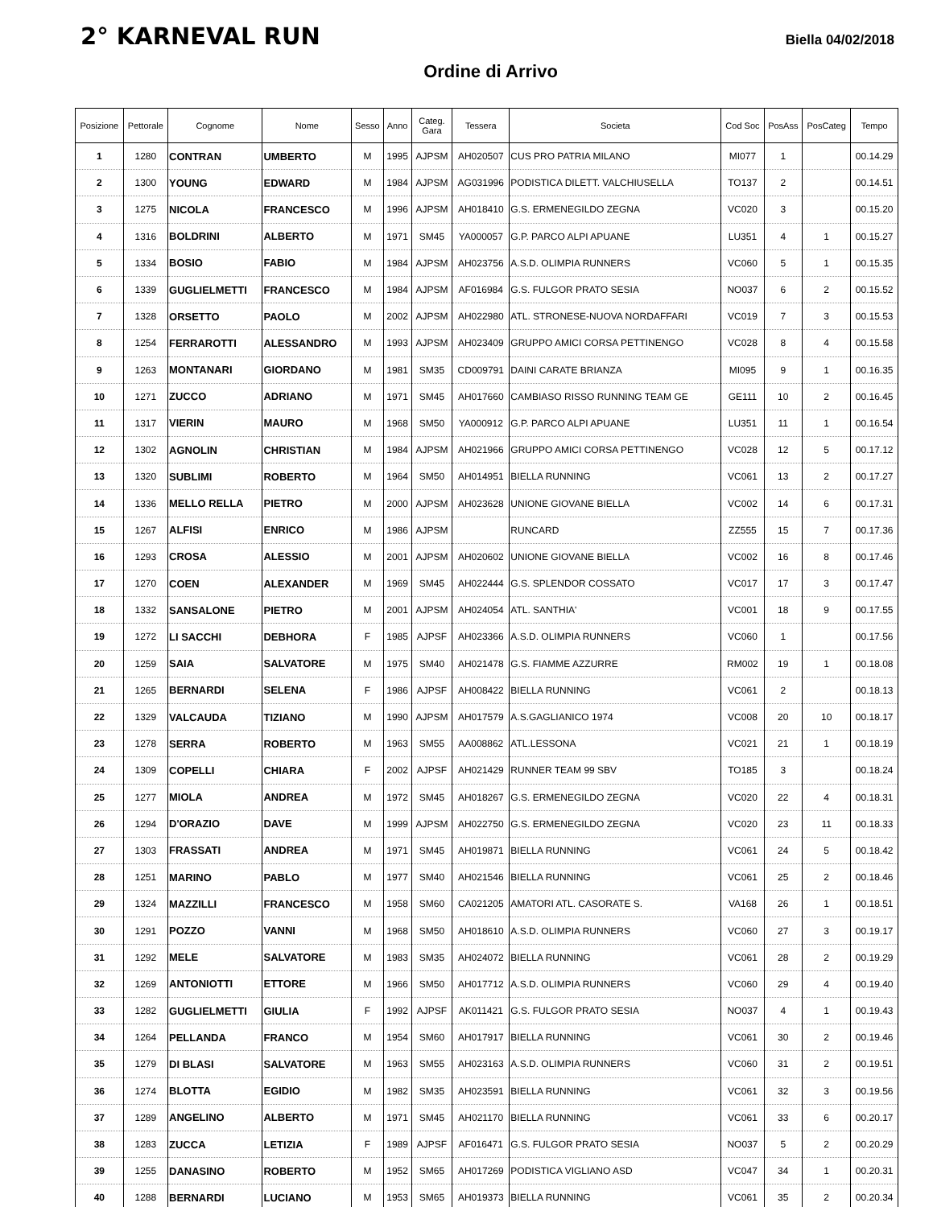2° KARNEVAL RUN
Biella 04/02/2018
Ordine di Arrivo
| Posizione | Pettorale | Cognome | Nome | Sesso | Anno | Categ. Gara | Tessera | Societa | Cod Soc | PosAss | PosCateg | Tempo |
| --- | --- | --- | --- | --- | --- | --- | --- | --- | --- | --- | --- | --- |
| 1 | 1280 | CONTRAN | UMBERTO | M | 1995 | AJPSM | AH020507 | CUS PRO PATRIA MILANO | MI077 | 1 | | 00.14.29 |
| 2 | 1300 | YOUNG | EDWARD | M | 1984 | AJPSM | AG031996 | PODISTICA DILETT. VALCHIUSELLA | TO137 | 2 | | 00.14.51 |
| 3 | 1275 | NICOLA | FRANCESCO | M | 1996 | AJPSM | AH018410 | G.S. ERMENEGILDO ZEGNA | VC020 | 3 | | 00.15.20 |
| 4 | 1316 | BOLDRINI | ALBERTO | M | 1971 | SM45 | YA000057 | G.P. PARCO ALPI APUANE | LU351 | 4 | 1 | 00.15.27 |
| 5 | 1334 | BOSIO | FABIO | M | 1984 | AJPSM | AH023756 | A.S.D. OLIMPIA RUNNERS | VC060 | 5 | 1 | 00.15.35 |
| 6 | 1339 | GUGLIELMETTI | FRANCESCO | M | 1984 | AJPSM | AF016984 | G.S. FULGOR PRATO SESIA | NO037 | 6 | 2 | 00.15.52 |
| 7 | 1328 | ORSETTO | PAOLO | M | 2002 | AJPSM | AH022980 | ATL. STRONESE-NUOVA NORDAFFARI | VC019 | 7 | 3 | 00.15.53 |
| 8 | 1254 | FERRAROTTI | ALESSANDRO | M | 1993 | AJPSM | AH023409 | GRUPPO AMICI CORSA PETTINENGO | VC028 | 8 | 4 | 00.15.58 |
| 9 | 1263 | MONTANARI | GIORDANO | M | 1981 | SM35 | CD009791 | DAINI CARATE BRIANZA | MI095 | 9 | 1 | 00.16.35 |
| 10 | 1271 | ZUCCO | ADRIANO | M | 1971 | SM45 | AH017660 | CAMBIASO RISSO RUNNING TEAM GE | GE111 | 10 | 2 | 00.16.45 |
| 11 | 1317 | VIERIN | MAURO | M | 1968 | SM50 | YA000912 | G.P. PARCO ALPI APUANE | LU351 | 11 | 1 | 00.16.54 |
| 12 | 1302 | AGNOLIN | CHRISTIAN | M | 1984 | AJPSM | AH021966 | GRUPPO AMICI CORSA PETTINENGO | VC028 | 12 | 5 | 00.17.12 |
| 13 | 1320 | SUBLIMI | ROBERTO | M | 1964 | SM50 | AH014951 | BIELLA RUNNING | VC061 | 13 | 2 | 00.17.27 |
| 14 | 1336 | MELLO RELLA | PIETRO | M | 2000 | AJPSM | AH023628 | UNIONE GIOVANE BIELLA | VC002 | 14 | 6 | 00.17.31 |
| 15 | 1267 | ALFISI | ENRICO | M | 1986 | AJPSM | | RUNCARD | ZZ555 | 15 | 7 | 00.17.36 |
| 16 | 1293 | CROSA | ALESSIO | M | 2001 | AJPSM | AH020602 | UNIONE GIOVANE BIELLA | VC002 | 16 | 8 | 00.17.46 |
| 17 | 1270 | COEN | ALEXANDER | M | 1969 | SM45 | AH022444 | G.S. SPLENDOR COSSATO | VC017 | 17 | 3 | 00.17.47 |
| 18 | 1332 | SANSALONE | PIETRO | M | 2001 | AJPSM | AH024054 | ATL. SANTHIA' | VC001 | 18 | 9 | 00.17.55 |
| 19 | 1272 | LI SACCHI | DEBHORA | F | 1985 | AJPSF | AH023366 | A.S.D. OLIMPIA RUNNERS | VC060 | 1 | | 00.17.56 |
| 20 | 1259 | SAIA | SALVATORE | M | 1975 | SM40 | AH021478 | G.S. FIAMME AZZURRE | RM002 | 19 | 1 | 00.18.08 |
| 21 | 1265 | BERNARDI | SELENA | F | 1986 | AJPSF | AH008422 | BIELLA RUNNING | VC061 | 2 | | 00.18.13 |
| 22 | 1329 | VALCAUDA | TIZIANO | M | 1990 | AJPSM | AH017579 | A.S.GAGLIANICO 1974 | VC008 | 20 | 10 | 00.18.17 |
| 23 | 1278 | SERRA | ROBERTO | M | 1963 | SM55 | AA008862 | ATL.LESSONA | VC021 | 21 | 1 | 00.18.19 |
| 24 | 1309 | COPELLI | CHIARA | F | 2002 | AJPSF | AH021429 | RUNNER TEAM 99 SBV | TO185 | 3 | | 00.18.24 |
| 25 | 1277 | MIOLA | ANDREA | M | 1972 | SM45 | AH018267 | G.S. ERMENEGILDO ZEGNA | VC020 | 22 | 4 | 00.18.31 |
| 26 | 1294 | D'ORAZIO | DAVE | M | 1999 | AJPSM | AH022750 | G.S. ERMENEGILDO ZEGNA | VC020 | 23 | 11 | 00.18.33 |
| 27 | 1303 | FRASSATI | ANDREA | M | 1971 | SM45 | AH019871 | BIELLA RUNNING | VC061 | 24 | 5 | 00.18.42 |
| 28 | 1251 | MARINO | PABLO | M | 1977 | SM40 | AH021546 | BIELLA RUNNING | VC061 | 25 | 2 | 00.18.46 |
| 29 | 1324 | MAZZILLI | FRANCESCO | M | 1958 | SM60 | CA021205 | AMATORI ATL. CASORATE S. | VA168 | 26 | 1 | 00.18.51 |
| 30 | 1291 | POZZO | VANNI | M | 1968 | SM50 | AH018610 | A.S.D. OLIMPIA RUNNERS | VC060 | 27 | 3 | 00.19.17 |
| 31 | 1292 | MELE | SALVATORE | M | 1983 | SM35 | AH024072 | BIELLA RUNNING | VC061 | 28 | 2 | 00.19.29 |
| 32 | 1269 | ANTONIOTTI | ETTORE | M | 1966 | SM50 | AH017712 | A.S.D. OLIMPIA RUNNERS | VC060 | 29 | 4 | 00.19.40 |
| 33 | 1282 | GUGLIELMETTI | GIULIA | F | 1992 | AJPSF | AK011421 | G.S. FULGOR PRATO SESIA | NO037 | 4 | 1 | 00.19.43 |
| 34 | 1264 | PELLANDA | FRANCO | M | 1954 | SM60 | AH017917 | BIELLA RUNNING | VC061 | 30 | 2 | 00.19.46 |
| 35 | 1279 | DI BLASI | SALVATORE | M | 1963 | SM55 | AH023163 | A.S.D. OLIMPIA RUNNERS | VC060 | 31 | 2 | 00.19.51 |
| 36 | 1274 | BLOTTA | EGIDIO | M | 1982 | SM35 | AH023591 | BIELLA RUNNING | VC061 | 32 | 3 | 00.19.56 |
| 37 | 1289 | ANGELINO | ALBERTO | M | 1971 | SM45 | AH021170 | BIELLA RUNNING | VC061 | 33 | 6 | 00.20.17 |
| 38 | 1283 | ZUCCA | LETIZIA | F | 1989 | AJPSF | AF016471 | G.S. FULGOR PRATO SESIA | NO037 | 5 | 2 | 00.20.29 |
| 39 | 1255 | DANASINO | ROBERTO | M | 1952 | SM65 | AH017269 | PODISTICA VIGLIANO ASD | VC047 | 34 | 1 | 00.20.31 |
| 40 | 1288 | BERNARDI | LUCIANO | M | 1953 | SM65 | AH019373 | BIELLA RUNNING | VC061 | 35 | 2 | 00.20.34 |